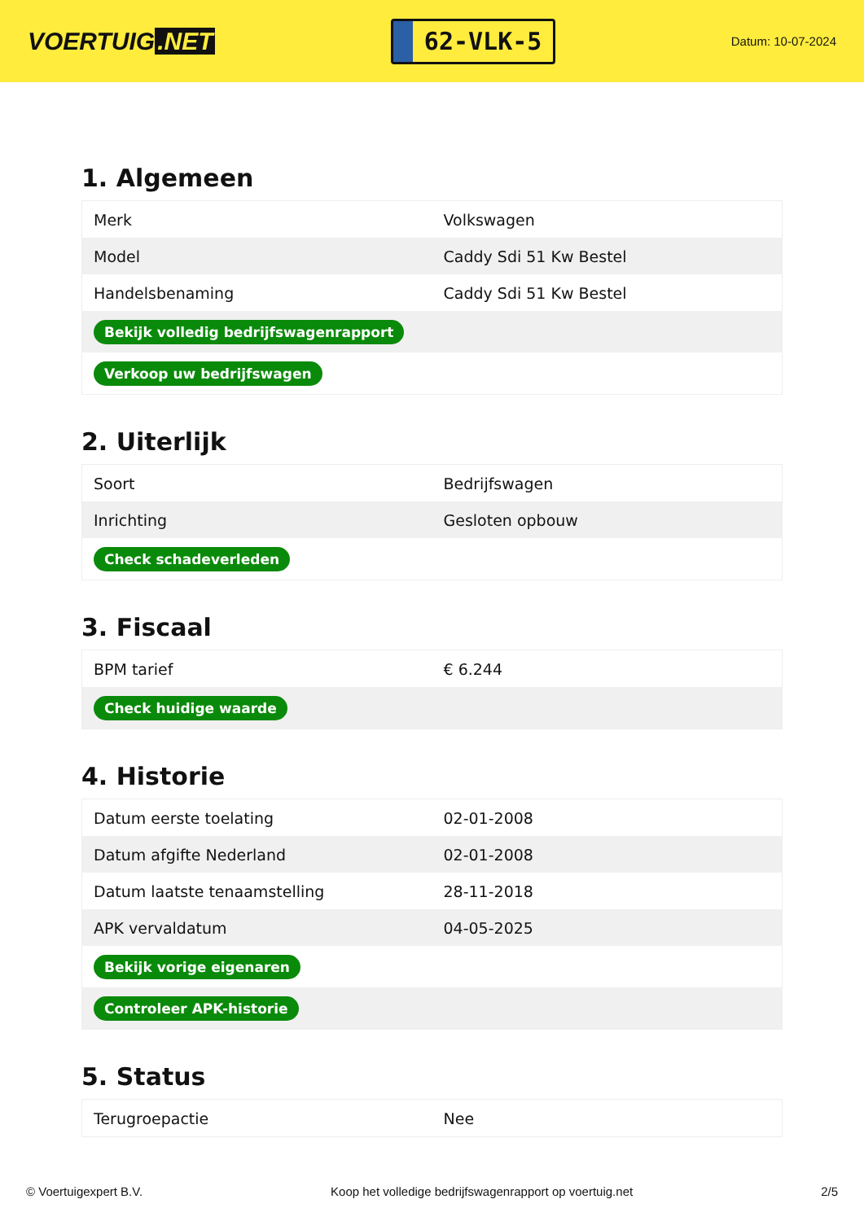VOERTUIG.NET
62-VLK-5
Datum: 10-07-2024
1. Algemeen
| Merk | Volkswagen |
| Model | Caddy Sdi 51 Kw Bestel |
| Handelsbenaming | Caddy Sdi 51 Kw Bestel |
| Bekijk volledig bedrijfswagenrapport | |
| Verkoop uw bedrijfswagen | |
2. Uiterlijk
| Soort | Bedrijfswagen |
| Inrichting | Gesloten opbouw |
| Check schadeverleden | |
3. Fiscaal
| BPM tarief | € 6.244 |
| Check huidige waarde | |
4. Historie
| Datum eerste toelating | 02-01-2008 |
| Datum afgifte Nederland | 02-01-2008 |
| Datum laatste tenaamstelling | 28-11-2018 |
| APK vervaldatum | 04-05-2025 |
| Bekijk vorige eigenaren | |
| Controleer APK-historie | |
5. Status
| Terugroepactie | Nee |
© Voertuigexpert B.V. Koop het volledige bedrijfswagenrapport op voertuig.net 2/5